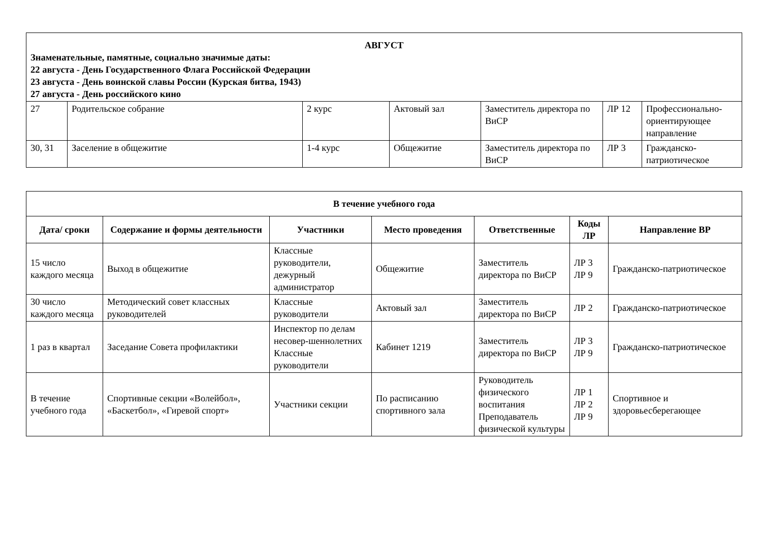| АВГУСТ Знаменательные, памятные, социально значимые даты: 22 августа - День Государственного Флага Российской Федерации 23 августа - День воинской славы России (Курская битва, 1943) 27 августа - День российского кино | | | | | | |
| 27 | Родительское собрание | 2 курс | Актовый зал | Заместитель директора по ВиСР | ЛР 12 | Профессионально-ориентирующее направление |
| 30, 31 | Заселение в общежитие | 1-4 курс | Общежитие | Заместитель директора по ВиСР | ЛР 3 | Гражданско-патриотическое |
| В течение учебного года | | | | | | |
| --- | --- | --- | --- | --- | --- | --- |
| Дата/ сроки | Содержание и формы деятельности | Участники | Место проведения | Ответственные | Коды ЛР | Направление ВР |
| 15 число каждого месяца | Выход в общежитие | Классные руководители, дежурный администратор | Общежитие | Заместитель директора по ВиСР | ЛР 3 ЛР 9 | Гражданско-патриотическое |
| 30 число каждого месяца | Методический совет классных руководителей | Классные руководители | Актовый зал | Заместитель директора по ВиСР | ЛР 2 | Гражданско-патриотическое |
| 1 раз в квартал | Заседание Совета профилактики | Инспектор по делам несовер-шеннолетних Классные руководители | Кабинет 1219 | Заместитель директора по ВиСР | ЛР 3 ЛР 9 | Гражданско-патриотическое |
| В течение учебного года | Спортивные секции «Волейбол», «Баскетбол», «Гиревой спорт» | Участники секции | По расписанию спортивного зала | Руководитель физического воспитания Преподаватель физической культуры | ЛР 1 ЛР 2 ЛР 9 | Спортивное и здоровьесберегающее |